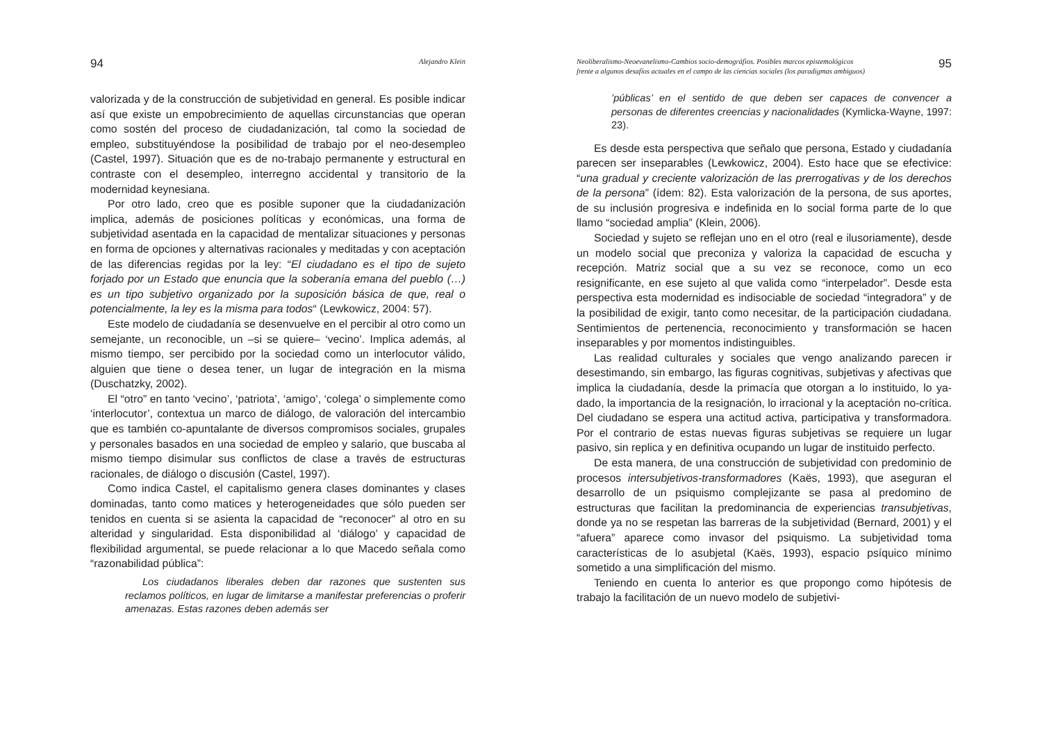94 Alejandro Klein
valorizada y de la construcción de subjetividad en general. Es posible indicar así que existe un empobrecimiento de aquellas circunstancias que operan como sostén del proceso de ciudadanización, tal como la sociedad de empleo, substituyéndose la posibilidad de trabajo por el neo-desempleo (Castel, 1997). Situación que es de no-trabajo permanente y estructural en contraste con el desempleo, interregno accidental y transitorio de la modernidad keynesiana.
Por otro lado, creo que es posible suponer que la ciudadanización implica, además de posiciones políticas y económicas, una forma de subjetividad asentada en la capacidad de mentalizar situaciones y personas en forma de opciones y alternativas racionales y meditadas y con aceptación de las diferencias regidas por la ley: “El ciudadano es el tipo de sujeto forjado por un Estado que enuncia que la soberanía emana del pueblo (…) es un tipo subjetivo organizado por la suposición básica de que, real o potencialmente, la ley es la misma para todos“ (Lewkowicz, 2004: 57).
Este modelo de ciudadanía se desenvuelve en el percibir al otro como un semejante, un reconocible, un –si se quiere– ‘vecino’. Implica además, al mismo tiempo, ser percibido por la sociedad como un interlocutor válido, alguien que tiene o desea tener, un lugar de integración en la misma (Duschatzky, 2002).
El “otro” en tanto ‘vecino’, ‘patriota’, ‘amigo’, ‘colega’ o simplemente como ‘interlocutor’, contextua un marco de diálogo, de valoración del intercambio que es también co-apuntalante de diversos compromisos sociales, grupales y personales basados en una sociedad de empleo y salario, que buscaba al mismo tiempo disimular sus conflictos de clase a través de estructuras racionales, de diálogo o discusión (Castel, 1997).
Como indica Castel, el capitalismo genera clases dominantes y clases dominadas, tanto como matices y heterogeneidades que sólo pueden ser tenidos en cuenta si se asienta la capacidad de “reconocer” al otro en su alteridad y singularidad. Esta disponibilidad al ‘diálogo’ y capacidad de flexibilidad argumental, se puede relacionar a lo que Macedo señala como “razonabilidad pública”:
Los ciudadanos liberales deben dar razones que sustenten sus reclamos políticos, en lugar de limitarse a manifestar preferencias o proferir amenazas. Estas razones deben además ser
Neoliberalismo-Neoevanelismo-Cambios socio-demográfios. Posibles marcos epistemológicos
frente a algunos desafíos actuales en el campo de las ciencias sociales (los paradigmas ambiguos) 95
’públicas’ en el sentido de que deben ser capaces de convencer a personas de diferentes creencias y nacionalidades (Kymlicka-Wayne, 1997: 23).
Es desde esta perspectiva que señalo que persona, Estado y ciudadanía parecen ser inseparables (Lewkowicz, 2004). Esto hace que se efectivice: “una gradual y creciente valorización de las prerrogativas y de los derechos de la persona” (ídem: 82). Esta valorización de la persona, de sus aportes, de su inclusión progresiva e indefinida en lo social forma parte de lo que llamo “sociedad amplia” (Klein, 2006).
Sociedad y sujeto se reflejan uno en el otro (real e ilusoriamente), desde un modelo social que preconiza y valoriza la capacidad de escucha y recepción. Matriz social que a su vez se reconoce, como un eco resignificante, en ese sujeto al que valida como “interpelador”. Desde esta perspectiva esta modernidad es indisociable de sociedad “integradora” y de la posibilidad de exigir, tanto como necesitar, de la participación ciudadana. Sentimientos de pertenencia, reconocimiento y transformación se hacen inseparables y por momentos indistinguibles.
Las realidad culturales y sociales que vengo analizando parecen ir desestimando, sin embargo, las figuras cognitivas, subjetivas y afectivas que implica la ciudadanía, desde la primacía que otorgan a lo instituido, lo ya-dado, la importancia de la resignación, lo irracional y la aceptación no-crítica. Del ciudadano se espera una actitud activa, participativa y transformadora. Por el contrario de estas nuevas figuras subjetivas se requiere un lugar pasivo, sin replica y en definitiva ocupando un lugar de instituido perfecto.
De esta manera, de una construcción de subjetividad con predominio de procesos intersubjetivos-transformadores (Kaës, 1993), que aseguran el desarrollo de un psiquismo complejizante se pasa al predomino de estructuras que facilitan la predominancia de experiencias transubjetivas, donde ya no se respetan las barreras de la subjetividad (Bernard, 2001) y el “afuera” aparece como invasor del psiquismo. La subjetividad toma características de lo asubjetal (Kaës, 1993), espacio psíquico mínimo sometido a una simplificación del mismo.
Teniendo en cuenta lo anterior es que propongo como hipótesis de trabajo la facilitación de un nuevo modelo de subjetivi-